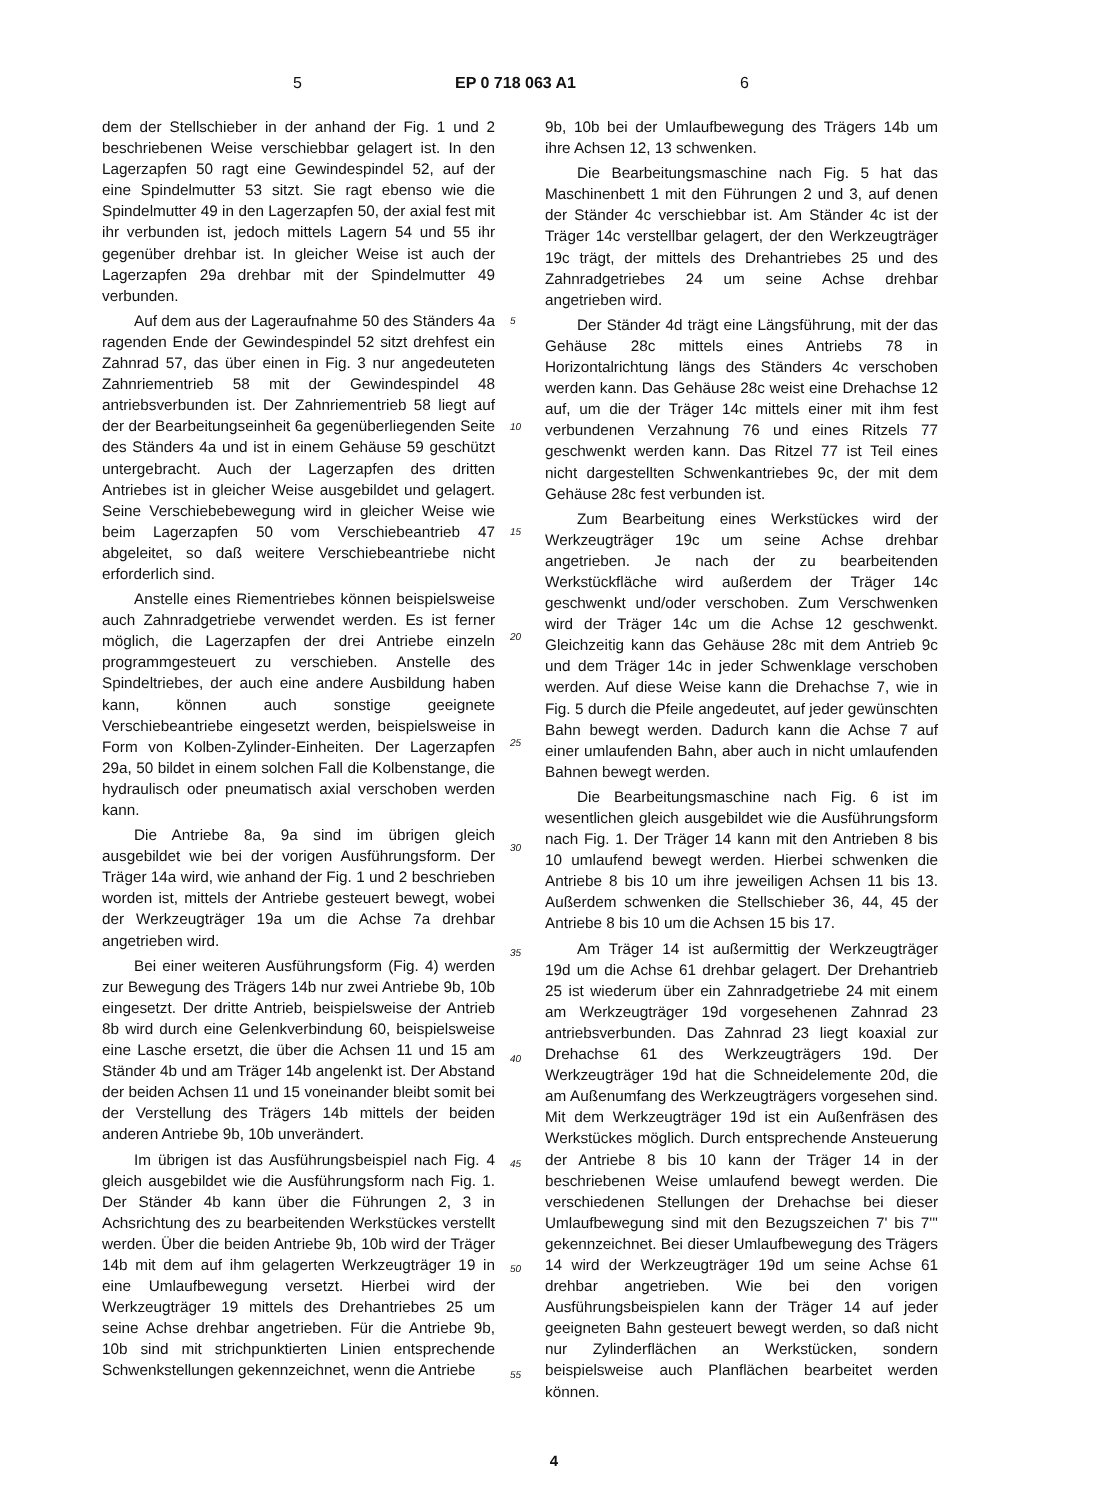5 EP 0 718 063 A1 6
dem der Stellschieber in der anhand der Fig. 1 und 2 beschriebenen Weise verschiebbar gelagert ist. In den Lagerzapfen 50 ragt eine Gewindespindel 52, auf der eine Spindelmutter 53 sitzt. Sie ragt ebenso wie die Spindelmutter 49 in den Lagerzapfen 50, der axial fest mit ihr verbunden ist, jedoch mittels Lagern 54 und 55 ihr gegenüber drehbar ist. In gleicher Weise ist auch der Lagerzapfen 29a drehbar mit der Spindelmutter 49 verbunden.
Auf dem aus der Lageraufnahme 50 des Ständers 4a ragenden Ende der Gewindespindel 52 sitzt drehfest ein Zahnrad 57, das über einen in Fig. 3 nur angedeuteten Zahnriementrieb 58 mit der Gewindespindel 48 antriebsverbunden ist. Der Zahnriementrieb 58 liegt auf der der Bearbeitungseinheit 6a gegenüberliegenden Seite des Ständers 4a und ist in einem Gehäuse 59 geschützt untergebracht. Auch der Lagerzapfen des dritten Antriebes ist in gleicher Weise ausgebildet und gelagert. Seine Verschiebebewegung wird in gleicher Weise wie beim Lagerzapfen 50 vom Verschiebeantrieb 47 abgeleitet, so daß weitere Verschiebeantriebe nicht erforderlich sind.
Anstelle eines Riementriebes können beispielsweise auch Zahnradgetriebe verwendet werden. Es ist ferner möglich, die Lagerzapfen der drei Antriebe einzeln programmgesteuert zu verschieben. Anstelle des Spindeltriebes, der auch eine andere Ausbildung haben kann, können auch sonstige geeignete Verschiebeantriebe eingesetzt werden, beispielsweise in Form von Kolben-Zylinder-Einheiten. Der Lagerzapfen 29a, 50 bildet in einem solchen Fall die Kolbenstange, die hydraulisch oder pneumatisch axial verschoben werden kann.
Die Antriebe 8a, 9a sind im übrigen gleich ausgebildet wie bei der vorigen Ausführungsform. Der Träger 14a wird, wie anhand der Fig. 1 und 2 beschrieben worden ist, mittels der Antriebe gesteuert bewegt, wobei der Werkzeugträger 19a um die Achse 7a drehbar angetrieben wird.
Bei einer weiteren Ausführungsform (Fig. 4) werden zur Bewegung des Trägers 14b nur zwei Antriebe 9b, 10b eingesetzt. Der dritte Antrieb, beispielsweise der Antrieb 8b wird durch eine Gelenkverbindung 60, beispielsweise eine Lasche ersetzt, die über die Achsen 11 und 15 am Ständer 4b und am Träger 14b angelenkt ist. Der Abstand der beiden Achsen 11 und 15 voneinander bleibt somit bei der Verstellung des Trägers 14b mittels der beiden anderen Antriebe 9b, 10b unverändert.
Im übrigen ist das Ausführungsbeispiel nach Fig. 4 gleich ausgebildet wie die Ausführungsform nach Fig. 1. Der Ständer 4b kann über die Führungen 2, 3 in Achsrichtung des zu bearbeitenden Werkstückes verstellt werden. Über die beiden Antriebe 9b, 10b wird der Träger 14b mit dem auf ihm gelagerten Werkzeugträger 19 in eine Umlaufbewegung versetzt. Hierbei wird der Werkzeugträger 19 mittels des Drehantriebes 25 um seine Achse drehbar angetrieben. Für die Antriebe 9b, 10b sind mit strichpunktierten Linien entsprechende Schwenkstellungen gekennzeichnet, wenn die Antriebe
5
10
15
20
25
30
35
40
45
50
55
9b, 10b bei der Umlaufbewegung des Trägers 14b um ihre Achsen 12, 13 schwenken.
Die Bearbeitungsmaschine nach Fig. 5 hat das Maschinenbett 1 mit den Führungen 2 und 3, auf denen der Ständer 4c verschiebbar ist. Am Ständer 4c ist der Träger 14c verstellbar gelagert, der den Werkzeugträger 19c trägt, der mittels des Drehantriebes 25 und des Zahnradgetriebes 24 um seine Achse drehbar angetrieben wird.
Der Ständer 4d trägt eine Längsführung, mit der das Gehäuse 28c mittels eines Antriebs 78 in Horizontalrichtung längs des Ständers 4c verschoben werden kann. Das Gehäuse 28c weist eine Drehachse 12 auf, um die der Träger 14c mittels einer mit ihm fest verbundenen Verzahnung 76 und eines Ritzels 77 geschwenkt werden kann. Das Ritzel 77 ist Teil eines nicht dargestellten Schwenkantriebes 9c, der mit dem Gehäuse 28c fest verbunden ist.
Zum Bearbeitung eines Werkstückes wird der Werkzeugträger 19c um seine Achse drehbar angetrieben. Je nach der zu bearbeitenden Werkstückfläche wird außerdem der Träger 14c geschwenkt und/oder verschoben. Zum Verschwenken wird der Träger 14c um die Achse 12 geschwenkt. Gleichzeitig kann das Gehäuse 28c mit dem Antrieb 9c und dem Träger 14c in jeder Schwenklage verschoben werden. Auf diese Weise kann die Drehachse 7, wie in Fig. 5 durch die Pfeile angedeutet, auf jeder gewünschten Bahn bewegt werden. Dadurch kann die Achse 7 auf einer umlaufenden Bahn, aber auch in nicht umlaufenden Bahnen bewegt werden.
Die Bearbeitungsmaschine nach Fig. 6 ist im wesentlichen gleich ausgebildet wie die Ausführungsform nach Fig. 1. Der Träger 14 kann mit den Antrieben 8 bis 10 umlaufend bewegt werden. Hierbei schwenken die Antriebe 8 bis 10 um ihre jeweiligen Achsen 11 bis 13. Außerdem schwenken die Stellschieber 36, 44, 45 der Antriebe 8 bis 10 um die Achsen 15 bis 17.
Am Träger 14 ist außermittig der Werkzeugträger 19d um die Achse 61 drehbar gelagert. Der Drehantrieb 25 ist wiederum über ein Zahnradgetriebe 24 mit einem am Werkzeugträger 19d vorgesehenen Zahnrad 23 antriebsverbunden. Das Zahnrad 23 liegt koaxial zur Drehachse 61 des Werkzeugträgers 19d. Der Werkzeugträger 19d hat die Schneidelemente 20d, die am Außenumfang des Werkzeugträgers vorgesehen sind. Mit dem Werkzeugträger 19d ist ein Außenfräsen des Werkstückes möglich. Durch entsprechende Ansteuerung der Antriebe 8 bis 10 kann der Träger 14 in der beschriebenen Weise umlaufend bewegt werden. Die verschiedenen Stellungen der Drehachse bei dieser Umlaufbewegung sind mit den Bezugszeichen 7' bis 7''' gekennzeichnet. Bei dieser Umlaufbewegung des Trägers 14 wird der Werkzeugträger 19d um seine Achse 61 drehbar angetrieben. Wie bei den vorigen Ausführungsbeispielen kann der Träger 14 auf jeder geeigneten Bahn gesteuert bewegt werden, so daß nicht nur Zylinderflächen an Werkstücken, sondern beispielsweise auch Planflächen bearbeitet werden können.
4